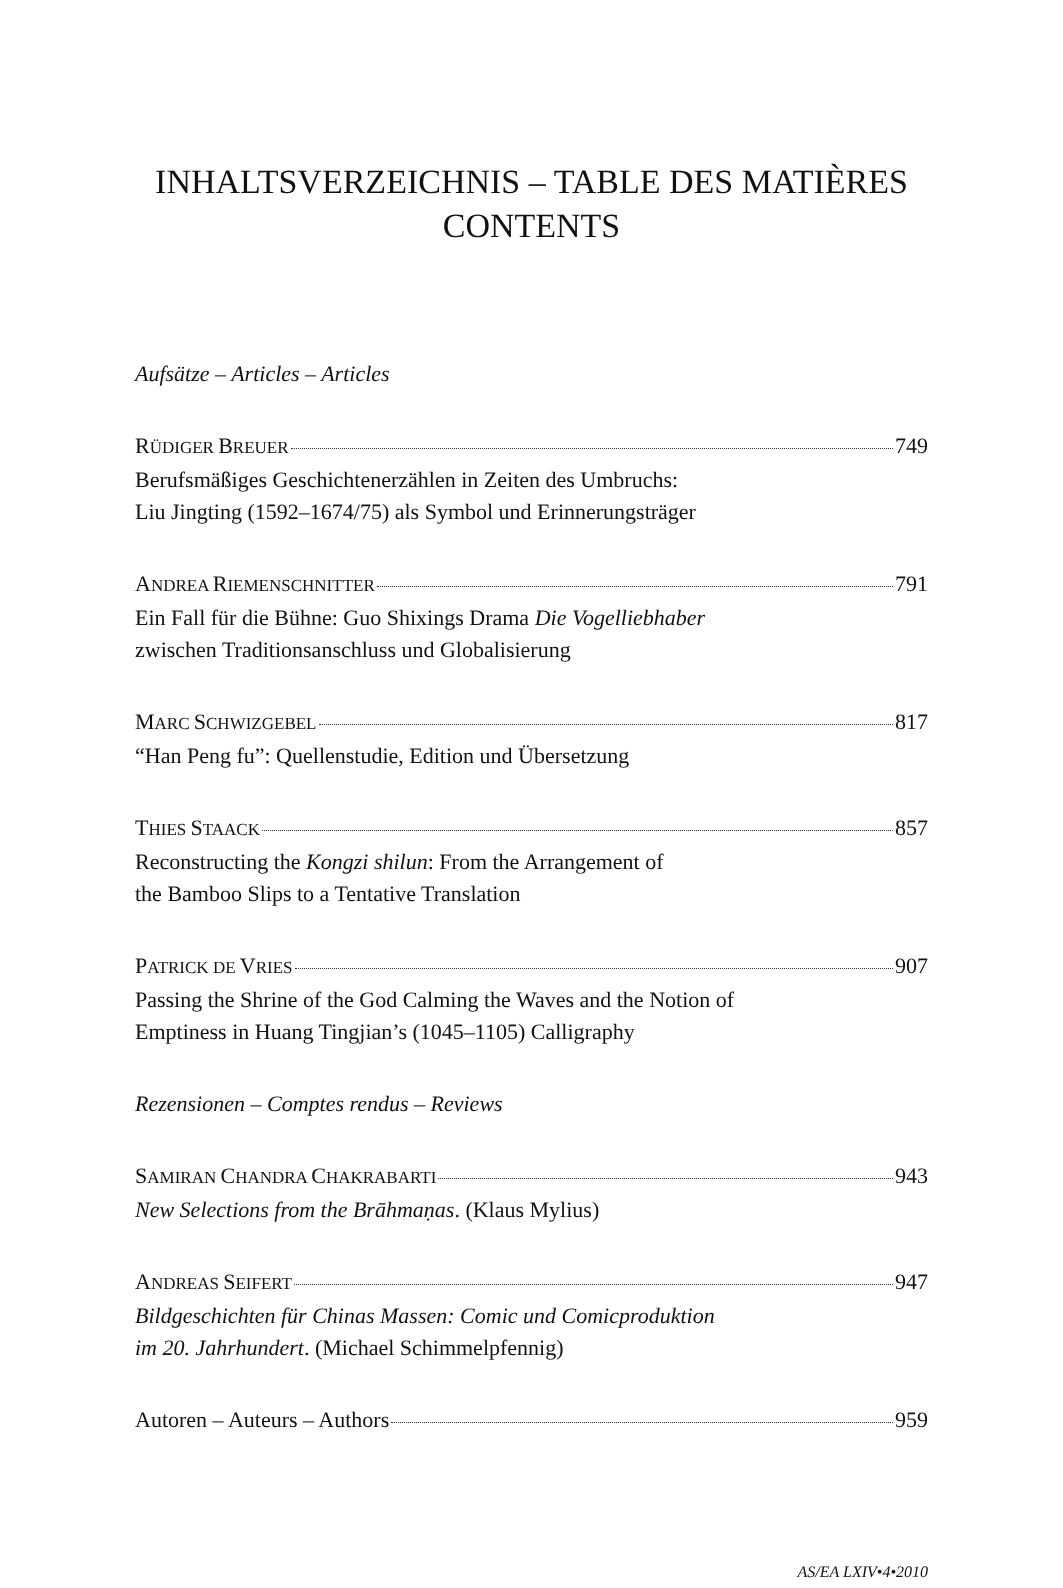INHALTSVERZEICHNIS – TABLE DES MATIÈRES
CONTENTS
Aufsätze – Articles – Articles
RÜDIGER BREUER 749
Berufsmäßiges Geschichtenerzählen in Zeiten des Umbruchs:
Liu Jingting (1592–1674/75) als Symbol und Erinnerungsträger
ANDREA RIEMENSCHNITTER 791
Ein Fall für die Bühne: Guo Shixings Drama Die Vogelliebhaber
zwischen Traditionsanschluss und Globalisierung
MARC SCHWIZGEBEL 817
“Han Peng fu”: Quellenstudie, Edition und Übersetzung
THIES STAACK 857
Reconstructing the Kongzi shilun: From the Arrangement of
the Bamboo Slips to a Tentative Translation
PATRICK DE VRIES 907
Passing the Shrine of the God Calming the Waves and the Notion of
Emptiness in Huang Tingjian’s (1045–1105) Calligraphy
Rezensionen – Comptes rendus – Reviews
SAMIRAN CHANDRA CHAKRABARTI 943
New Selections from the Brāhmaṇas. (Klaus Mylius)
ANDREAS SEIFERT 947
Bildgeschichten für Chinas Massen: Comic und Comicproduktion
im 20. Jahrhundert. (Michael Schimmelpfennig)
Autoren – Auteurs – Authors 959
AS/EA LXIV•4•2010